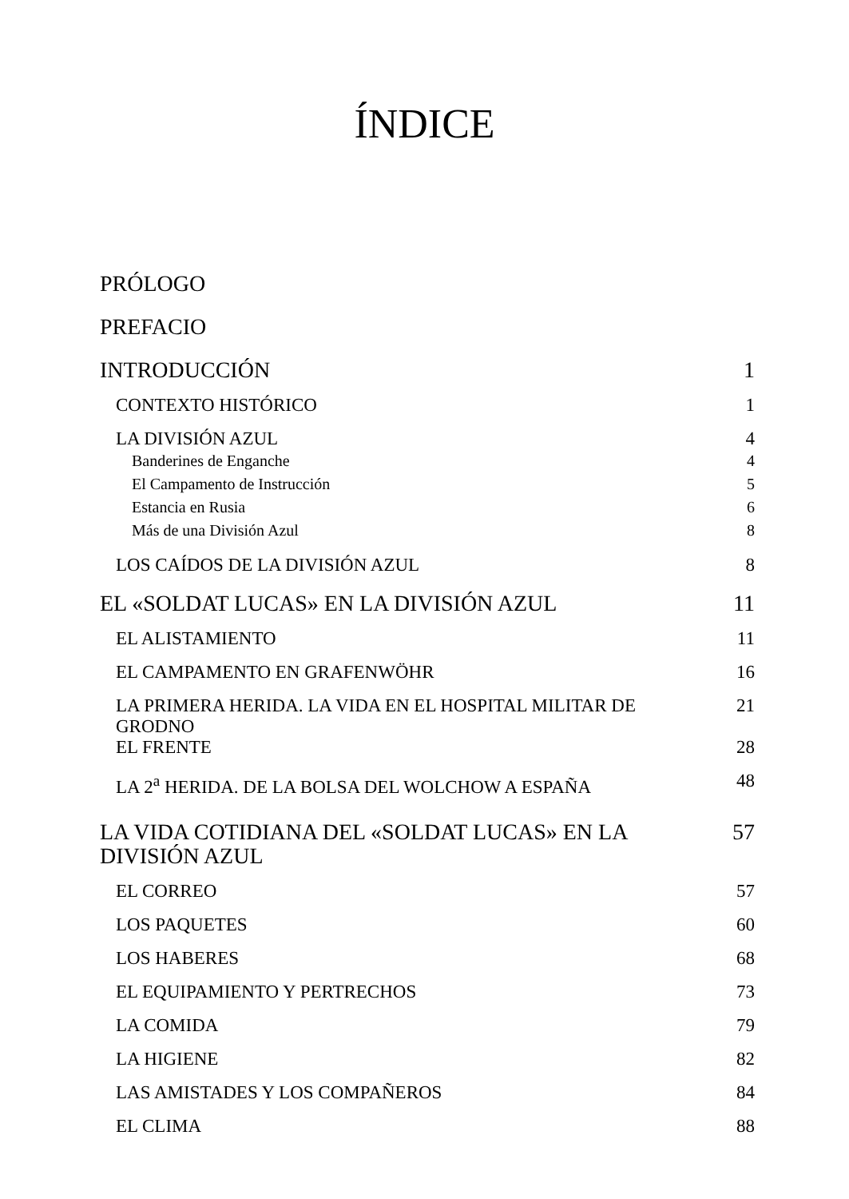ÍNDICE
PRÓLOGO
PREFACIO
INTRODUCCIÓN 1
CONTEXTO HISTÓRICO 1
LA DIVISIÓN AZUL 4
Banderines de Enganche 4
El Campamento de Instrucción 5
Estancia en Rusia 6
Más de una División Azul 8
LOS CAÍDOS DE LA DIVISIÓN AZUL 8
EL «SOLDAT LUCAS» EN LA DIVISIÓN AZUL 11
EL ALISTAMIENTO 11
EL CAMPAMENTO EN GRAFENWÖHR 16
LA PRIMERA HERIDA. LA VIDA EN EL HOSPITAL MILITAR DE GRODNO 21
EL FRENTE 28
LA 2<sup>a</sup> HERIDA. DE LA BOLSA DEL WOLCHOW A ESPAÑA 48
LA VIDA COTIDIANA DEL «SOLDAT LUCAS» EN LA DIVISIÓN AZUL 57
EL CORREO 57
LOS PAQUETES 60
LOS HABERES 68
EL EQUIPAMIENTO Y PERTRECHOS 73
LA COMIDA 79
LA HIGIENE 82
LAS AMISTADES Y LOS COMPAÑEROS 84
EL CLIMA 88